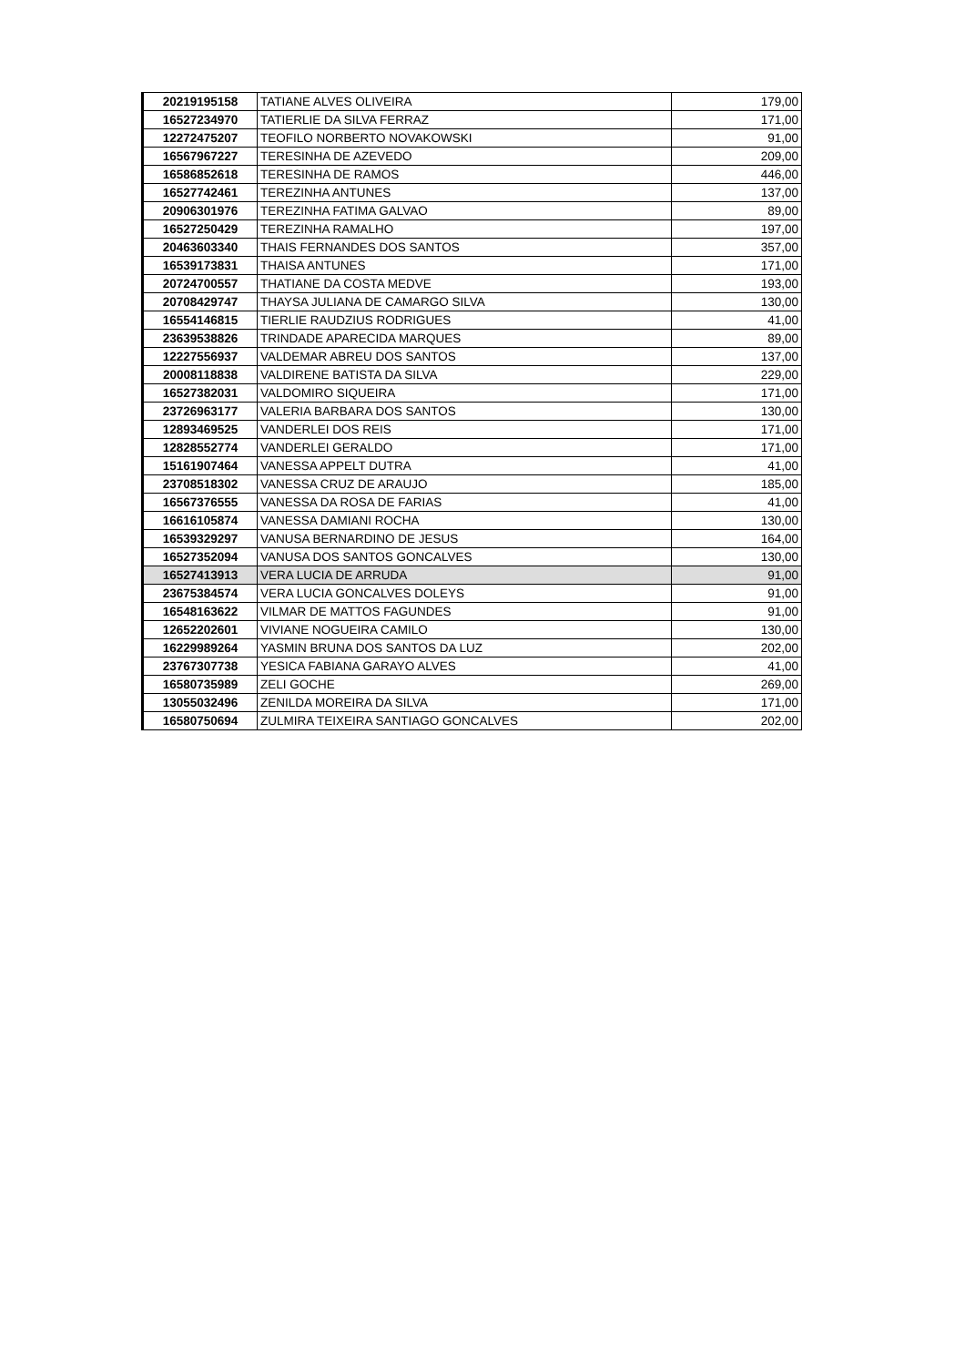| 20219195158 | TATIANE ALVES OLIVEIRA | 179,00 |
| 16527234970 | TATIERLIE DA SILVA FERRAZ | 171,00 |
| 12272475207 | TEOFILO NORBERTO NOVAKOWSKI | 91,00 |
| 16567967227 | TERESINHA DE AZEVEDO | 209,00 |
| 16586852618 | TERESINHA DE RAMOS | 446,00 |
| 16527742461 | TEREZINHA ANTUNES | 137,00 |
| 20906301976 | TEREZINHA FATIMA GALVAO | 89,00 |
| 16527250429 | TEREZINHA RAMALHO | 197,00 |
| 20463603340 | THAIS FERNANDES DOS SANTOS | 357,00 |
| 16539173831 | THAISA ANTUNES | 171,00 |
| 20724700557 | THATIANE DA COSTA MEDVE | 193,00 |
| 20708429747 | THAYSA JULIANA DE CAMARGO SILVA | 130,00 |
| 16554146815 | TIERLIE RAUDZIUS RODRIGUES | 41,00 |
| 23639538826 | TRINDADE APARECIDA MARQUES | 89,00 |
| 12227556937 | VALDEMAR ABREU DOS SANTOS | 137,00 |
| 20008118838 | VALDIRENE BATISTA DA SILVA | 229,00 |
| 16527382031 | VALDOMIRO SIQUEIRA | 171,00 |
| 23726963177 | VALERIA BARBARA DOS SANTOS | 130,00 |
| 12893469525 | VANDERLEI DOS REIS | 171,00 |
| 12828552774 | VANDERLEI GERALDO | 171,00 |
| 15161907464 | VANESSA APPELT DUTRA | 41,00 |
| 23708518302 | VANESSA CRUZ DE ARAUJO | 185,00 |
| 16567376555 | VANESSA DA ROSA DE FARIAS | 41,00 |
| 16616105874 | VANESSA DAMIANI ROCHA | 130,00 |
| 16539329297 | VANUSA BERNARDINO DE JESUS | 164,00 |
| 16527352094 | VANUSA DOS SANTOS GONCALVES | 130,00 |
| 16527413913 | VERA LUCIA DE ARRUDA | 91,00 |
| 23675384574 | VERA LUCIA GONCALVES DOLEYS | 91,00 |
| 16548163622 | VILMAR DE MATTOS FAGUNDES | 91,00 |
| 12652202601 | VIVIANE NOGUEIRA CAMILO | 130,00 |
| 16229989264 | YASMIN BRUNA DOS SANTOS DA LUZ | 202,00 |
| 23767307738 | YESICA FABIANA GARAYO ALVES | 41,00 |
| 16580735989 | ZELI GOCHE | 269,00 |
| 13055032496 | ZENILDA MOREIRA DA SILVA | 171,00 |
| 16580750694 | ZULMIRA TEIXEIRA SANTIAGO GONCALVES | 202,00 |